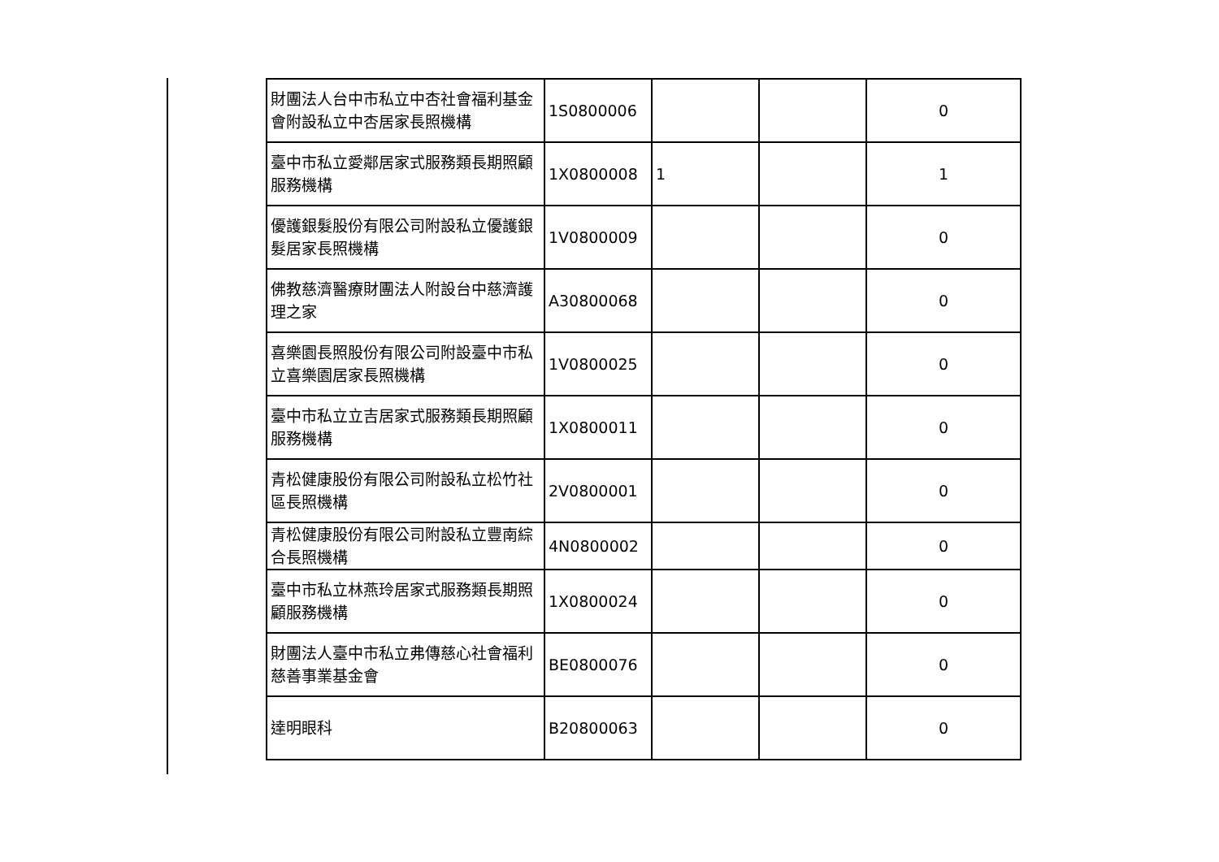| 財團法人台中市私立中杏社會福利基金會附設私立中杏居家長照機構 | 1S0800006 | | | 0 |
| 臺中市私立愛鄰居家式服務類長期照顧服務機構 | 1X0800008 | 1 | | 1 |
| 優護銀髮股份有限公司附設私立優護銀髮居家長照機構 | 1V0800009 | | | 0 |
| 佛教慈濟醫療財團法人附設台中慈濟護理之家 | A30800068 | | | 0 |
| 喜樂園長照股份有限公司附設臺中市私立喜樂園居家長照機構 | 1V0800025 | | | 0 |
| 臺中市私立立吉居家式服務類長期照顧服務機構 | 1X0800011 | | | 0 |
| 青松健康股份有限公司附設私立松竹社區長照機構 | 2V0800001 | | | 0 |
| 青松健康股份有限公司附設私立豐南綜合長照機構 | 4N0800002 | | | 0 |
| 臺中市私立林燕玲居家式服務類長期照顧服務機構 | 1X0800024 | | | 0 |
| 財團法人臺中市私立弗傳慈心社會福利慈善事業基金會 | BE0800076 | | | 0 |
| 達明眼科 | B20800063 | | | 0 |